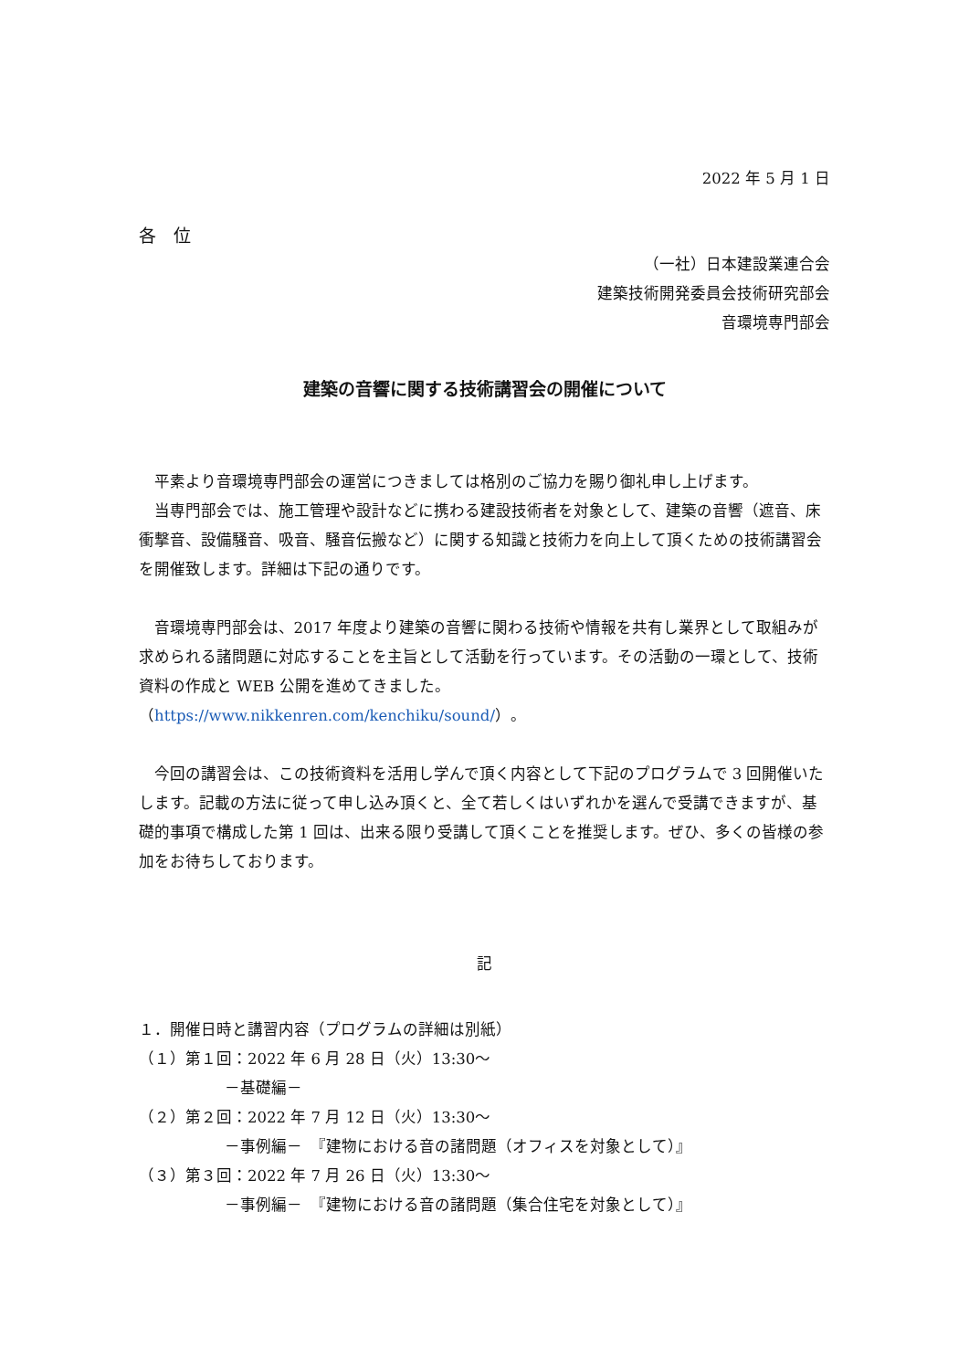2022 年 5 月 1 日
各　位
（一社）日本建設業連合会
建築技術開発委員会技術研究部会
音環境専門部会
建築の音響に関する技術講習会の開催について
平素より音環境専門部会の運営につきましては格別のご協力を賜り御礼申し上げます。
当専門部会では、施工管理や設計などに携わる建設技術者を対象として、建築の音響（遮音、床衝撃音、設備騒音、吸音、騒音伝搬など）に関する知識と技術力を向上して頂くための技術講習会を開催致します。詳細は下記の通りです。
音環境専門部会は、2017 年度より建築の音響に関わる技術や情報を共有し業界として取組みが求められる諸問題に対応することを主旨として活動を行っています。その活動の一環として、技術資料の作成と WEB 公開を進めてきました。
（https://www.nikkenren.com/kenchiku/sound/）。
今回の講習会は、この技術資料を活用し学んで頂く内容として下記のプログラムで 3 回開催いたします。記載の方法に従って申し込み頂くと、全て若しくはいずれかを選んで受講できますが、基礎的事項で構成した第 1 回は、出来る限り受講して頂くことを推奨します。ぜひ、多くの皆様の参加をお待ちしております。
記
１．開催日時と講習内容（プログラムの詳細は別紙）
（１）第１回：2022 年 6 月 28 日（火）13:30～
－基礎編－
（２）第２回：2022 年 7 月 12 日（火）13:30～
－事例編－　『建物における音の諸問題（オフィスを対象として）』
（３）第３回：2022 年 7 月 26 日（火）13:30～
－事例編－　『建物における音の諸問題（集合住宅を対象として）』